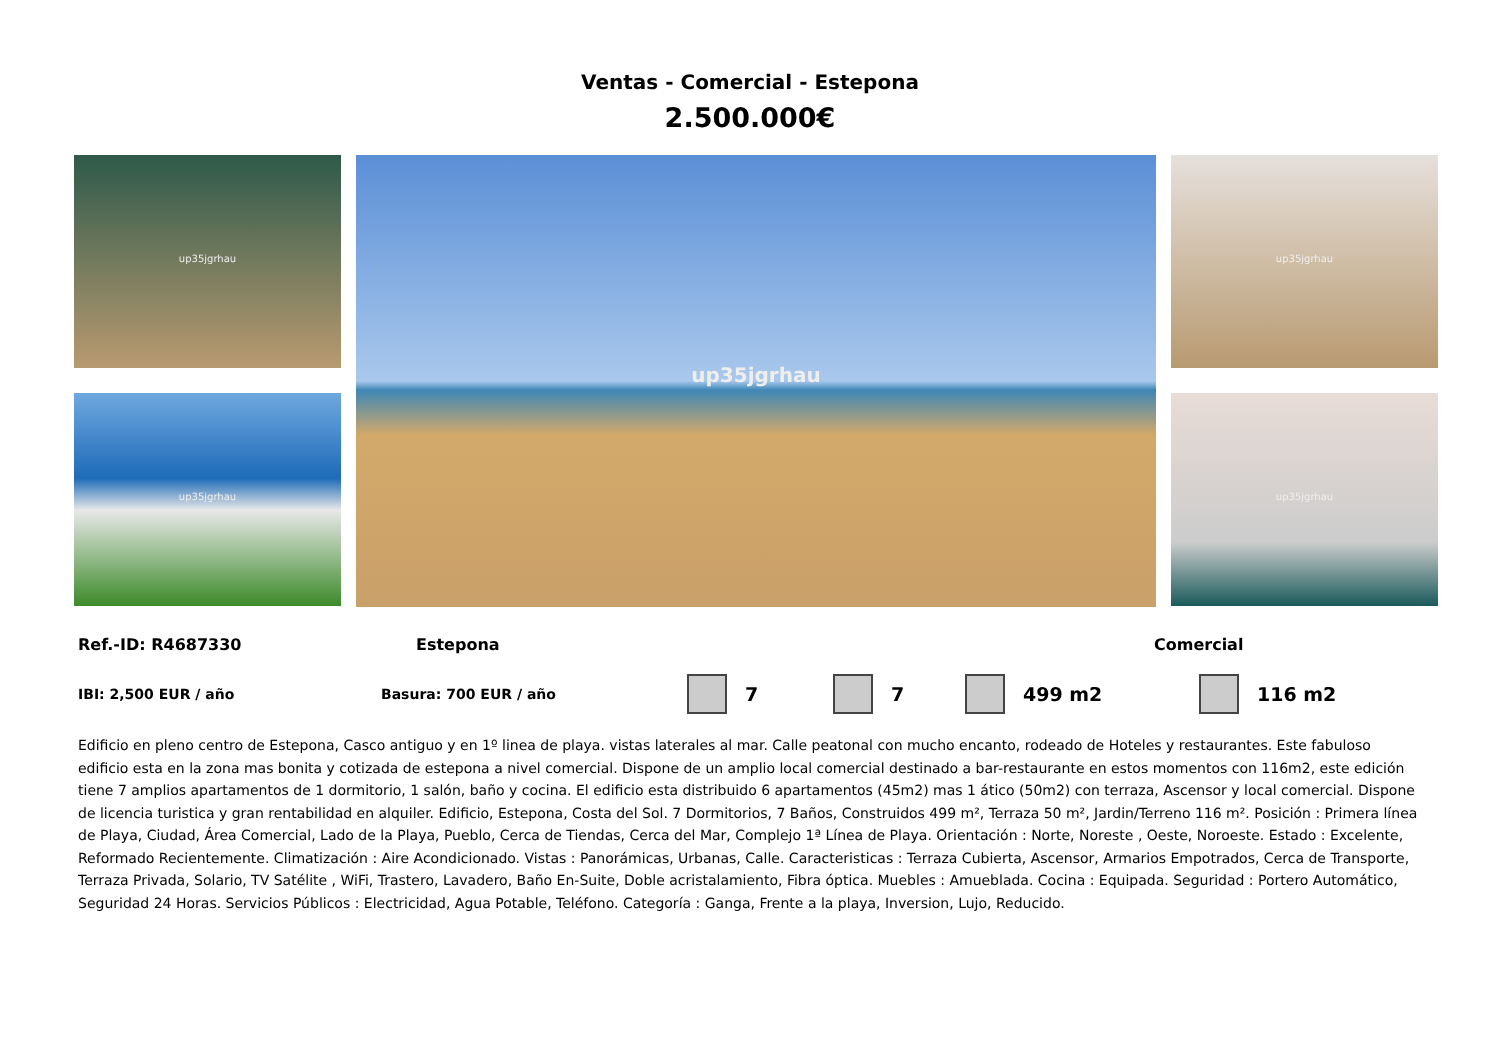Ventas - Comercial - Estepona
2.500.000€
up35jgrhau
up35jgrhau
up35jgrhau
up35jgrhau
up35jgrhau
Ref.-ID: R4687330 Estepona Comercial
IBI: 2,500 EUR / año Basura: 700 EUR / año 7 7 499 m2 116 m2
Edificio en pleno centro de Estepona, Casco antiguo y en 1º linea de playa. vistas laterales al mar. Calle peatonal con mucho encanto, rodeado de Hoteles y restaurantes. Este fabuloso edificio esta en la zona mas bonita y cotizada de estepona a nivel comercial. Dispone de un amplio local comercial destinado a bar-restaurante en estos momentos con 116m2, este edición tiene 7 amplios apartamentos de 1 dormitorio, 1 salón, baño y cocina. El edificio esta distribuido 6 apartamentos (45m2) mas 1 ático (50m2) con terraza, Ascensor y local comercial. Dispone de licencia turistica y gran rentabilidad en alquiler. Edificio, Estepona, Costa del Sol. 7 Dormitorios, 7 Baños, Construidos 499 m², Terraza 50 m², Jardin/Terreno 116 m². Posición : Primera línea de Playa, Ciudad, Área Comercial, Lado de la Playa, Pueblo, Cerca de Tiendas, Cerca del Mar, Complejo 1ª Línea de Playa. Orientación : Norte, Noreste , Oeste, Noroeste. Estado : Excelente, Reformado Recientemente. Climatización : Aire Acondicionado. Vistas : Panorámicas, Urbanas, Calle. Caracteristicas : Terraza Cubierta, Ascensor, Armarios Empotrados, Cerca de Transporte, Terraza Privada, Solario, TV Satélite , WiFi, Trastero, Lavadero, Baño En-Suite, Doble acristalamiento, Fibra óptica. Muebles : Amueblada. Cocina : Equipada. Seguridad : Portero Automático, Seguridad 24 Horas. Servicios Públicos : Electricidad, Agua Potable, Teléfono. Categoría : Ganga, Frente a la playa, Inversion, Lujo, Reducido.